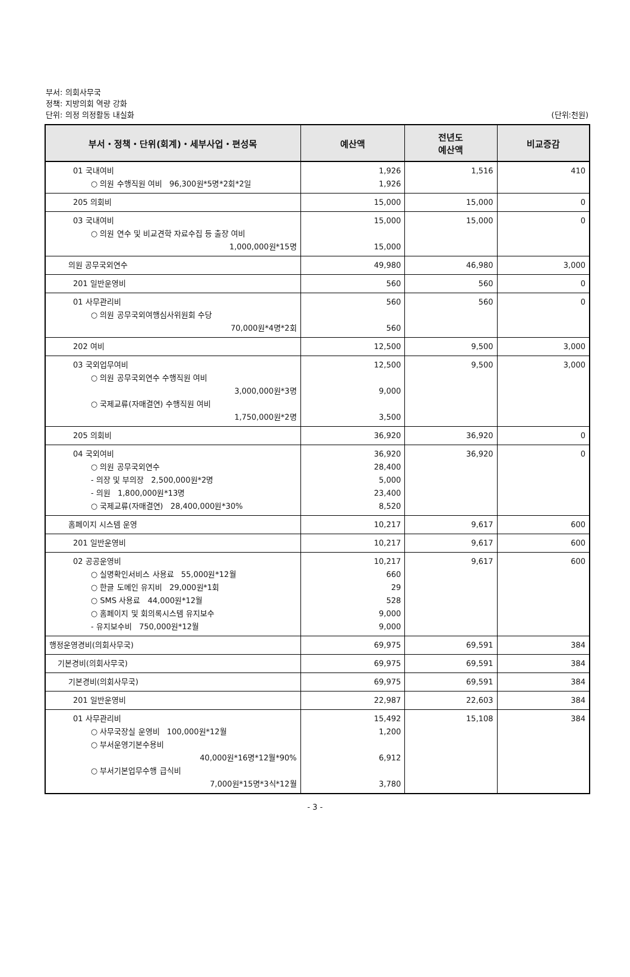부서: 의회사무국
정책: 지방의회 역량 강화
단위: 의정 의정활동 내실화 (단위:천원)
| 부서・정책・단위(회계)・세부사업・편성목 | 예산액 | 전년도 예산액 | 비교증감 |
| --- | --- | --- | --- |
| 01 국내여비 ○ 의원 수행직원 여비 96,300원*5명*2회*2일 | 1,926 1,926 | 1,516 | 410 |
| 205 의회비 | 15,000 | 15,000 | 0 |
| 03 국내여비 ○ 의원 연수 및 비교견학 자료수집 등 출장 여비 1,000,000원*15명 | 15,000 15,000 | 15,000 | 0 |
| 의원 공무국외연수 | 49,980 | 46,980 | 3,000 |
| 201 일반운영비 | 560 | 560 | 0 |
| 01 사무관리비 ○ 의원 공무국외여행심사위원회 수당 70,000원*4명*2회 | 560 560 | 560 | 0 |
| 202 여비 | 12,500 | 9,500 | 3,000 |
| 03 국외업무여비 ○ 의원 공무국외연수 수행직원 여비 3,000,000원*3명 ○ 국제교류(자매결연) 수행직원 여비 1,750,000원*2명 | 12,500 9,000 3,500 | 9,500 | 3,000 |
| 205 의회비 | 36,920 | 36,920 | 0 |
| 04 국외여비 ○ 의원 공무국외연수 - 의장 및 부의장 2,500,000원*2명 - 의원 1,800,000원*13명 ○ 국제교류(자매결연) 28,400,000원*30% | 36,920 28,400 5,000 23,400 8,520 | 36,920 | 0 |
| 홈페이지 시스템 운영 | 10,217 | 9,617 | 600 |
| 201 일반운영비 | 10,217 | 9,617 | 600 |
| 02 공공운영비 ○ 실명확인서비스 사용료 55,000원*12월 ○ 한글 도메인 유지비 29,000원*1회 ○ SMS 사용료 44,000원*12월 ○ 홈페이지 및 회의록시스템 유지보수 - 유지보수비 750,000원*12월 | 10,217 660 29 528 9,000 9,000 | 9,617 | 600 |
| 행정운영경비(의회사무국) | 69,975 | 69,591 | 384 |
| 기본경비(의회사무국) | 69,975 | 69,591 | 384 |
| 기본경비(의회사무국) | 69,975 | 69,591 | 384 |
| 201 일반운영비 | 22,987 | 22,603 | 384 |
| 01 사무관리비 ○ 사무국장실 운영비 100,000원*12월 ○ 부서운영기본수용비 40,000원*16명*12월*90% ○ 부서기본업무수행 급식비 7,000원*15명*3식*12월 | 15,492 1,200 6,912 3,780 | 15,108 | 384 |
- 3 -